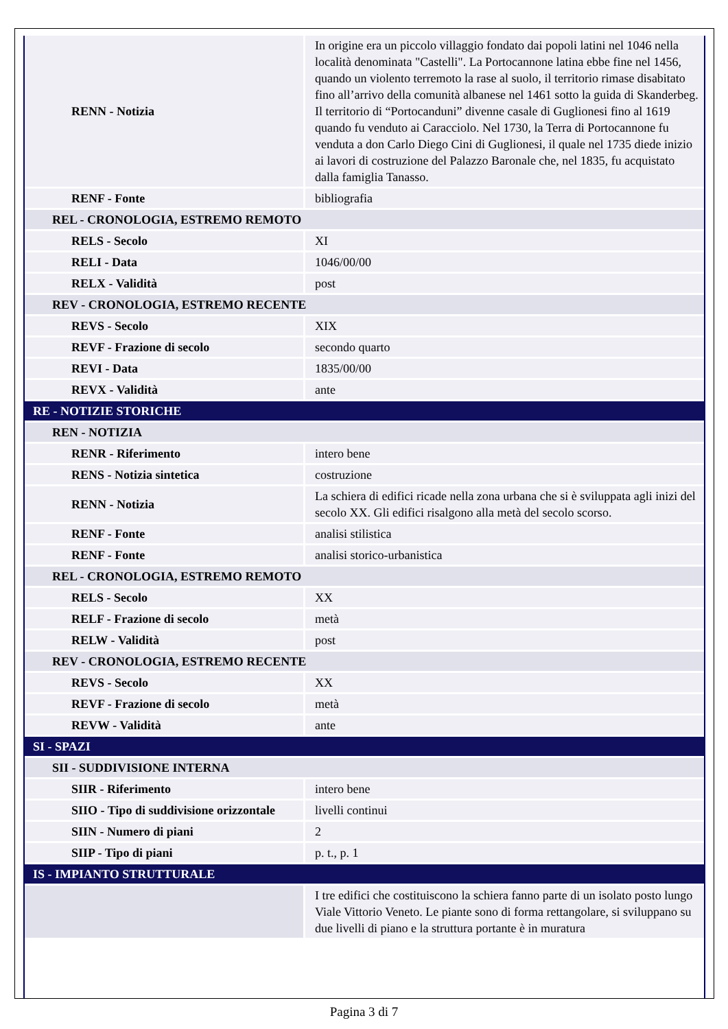| RENN - Notizia | In origine era un piccolo villaggio fondato dai popoli latini nel 1046 nella località denominata "Castelli". La Portocannone latina ebbe fine nel 1456, quando un violento terremoto la rase al suolo, il territorio rimase disabitato fino all’arrivo della comunità albanese nel 1461 sotto la guida di Skanderbeg. Il territorio di “Portocanduni” divenne casale di Guglionesi fino al 1619 quando fu venduto ai Caracciolo. Nel 1730, la Terra di Portocannone fu venduta a don Carlo Diego Cini di Guglionesi, il quale nel 1735 diede inizio ai lavori di costruzione del Palazzo Baronale che, nel 1835, fu acquistato dalla famiglia Tanasso. |
| RENF - Fonte | bibliografia |
| REL - CRONOLOGIA, ESTREMO REMOTO | |
| RELS - Secolo | XI |
| RELI - Data | 1046/00/00 |
| RELX - Validità | post |
| REV - CRONOLOGIA, ESTREMO RECENTE | |
| REVS - Secolo | XIX |
| REVF - Frazione di secolo | secondo quarto |
| REVI - Data | 1835/00/00 |
| REVX - Validità | ante |
| RE - NOTIZIE STORICHE | |
| REN - NOTIZIA | |
| RENR - Riferimento | intero bene |
| RENS - Notizia sintetica | costruzione |
| RENN - Notizia | La schiera di edifici ricade nella zona urbana che si è sviluppata agli inizi del secolo XX. Gli edifici risalgono alla metà del secolo scorso. |
| RENF - Fonte | analisi stilistica |
| RENF - Fonte | analisi storico-urbanistica |
| REL - CRONOLOGIA, ESTREMO REMOTO | |
| RELS - Secolo | XX |
| RELF - Frazione di secolo | metà |
| RELW - Validità | post |
| REV - CRONOLOGIA, ESTREMO RECENTE | |
| REVS - Secolo | XX |
| REVF - Frazione di secolo | metà |
| REVW - Validità | ante |
| SI - SPAZI | |
| SII - SUDDIVISIONE INTERNA | |
| SIIR - Riferimento | intero bene |
| SIIO - Tipo di suddivisione orizzontale | livelli continui |
| SIIN - Numero di piani | 2 |
| SIIP - Tipo di piani | p. t., p. 1 |
| IS - IMPIANTO STRUTTURALE | |
| | I tre edifici che costituiscono la schiera fanno parte di un isolato posto lungo Viale Vittorio Veneto. Le piante sono di forma rettangolare, si sviluppano su due livelli di piano e la struttura portante è in muratura |
Pagina 3 di 7